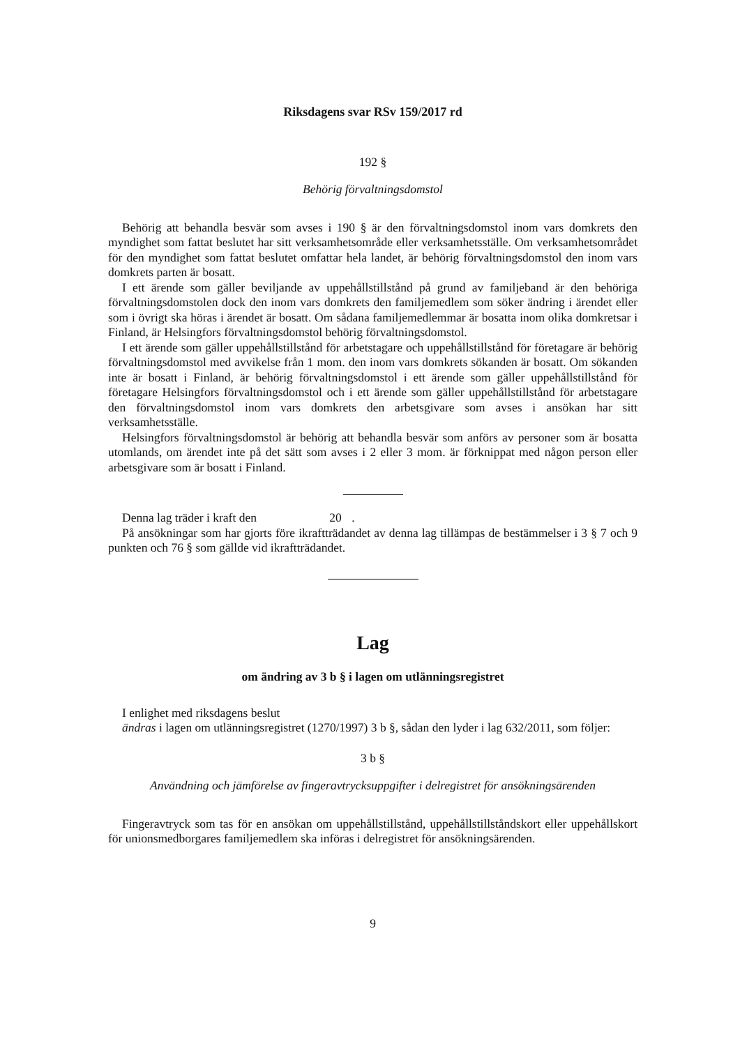Riksdagens svar RSv 159/2017 rd
192 §
Behörig förvaltningsdomstol
Behörig att behandla besvär som avses i 190 § är den förvaltningsdomstol inom vars domkrets den myndighet som fattat beslutet har sitt verksamhetsområde eller verksamhetsställe. Om verksamhetsområdet för den myndighet som fattat beslutet omfattar hela landet, är behörig förvaltningsdomstol den inom vars domkrets parten är bosatt.
I ett ärende som gäller beviljande av uppehållstillstånd på grund av familjeband är den behöriga förvaltningsdomstolen dock den inom vars domkrets den familjemedlem som söker ändring i ärendet eller som i övrigt ska höras i ärendet är bosatt. Om sådana familjemedlemmar är bosatta inom olika domkretsar i Finland, är Helsingfors förvaltningsdomstol behörig förvaltningsdomstol.
I ett ärende som gäller uppehållstillstånd för arbetstagare och uppehållstillstånd för företagare är behörig förvaltningsdomstol med avvikelse från 1 mom. den inom vars domkrets sökanden är bosatt. Om sökanden inte är bosatt i Finland, är behörig förvaltningsdomstol i ett ärende som gäller uppehållstillstånd för företagare Helsingfors förvaltningsdomstol och i ett ärende som gäller uppehållstillstånd för arbetstagare den förvaltningsdomstol inom vars domkrets den arbetsgivare som avses i ansökan har sitt verksamhetsställe.
Helsingfors förvaltningsdomstol är behörig att behandla besvär som anförs av personer som är bosatta utomlands, om ärendet inte på det sätt som avses i 2 eller 3 mom. är förknippat med någon person eller arbetsgivare som är bosatt i Finland.
Denna lag träder i kraft den 20 .
På ansökningar som har gjorts före ikraftträdandet av denna lag tillämpas de bestämmelser i 3 § 7 och 9 punkten och 76 § som gällde vid ikraftträdandet.
Lag
om ändring av 3 b § i lagen om utlänningsregistret
I enlighet med riksdagens beslut
ändras i lagen om utlänningsregistret (1270/1997) 3 b §, sådan den lyder i lag 632/2011, som följer:
3 b §
Användning och jämförelse av fingeravtrycksuppgifter i delregistret för ansökningsärenden
Fingeravtryck som tas för en ansökan om uppehållstillstånd, uppehållstillståndskort eller uppehållskort för unionsmedborgares familjemedlem ska införas i delregistret för ansökningsärenden.
9